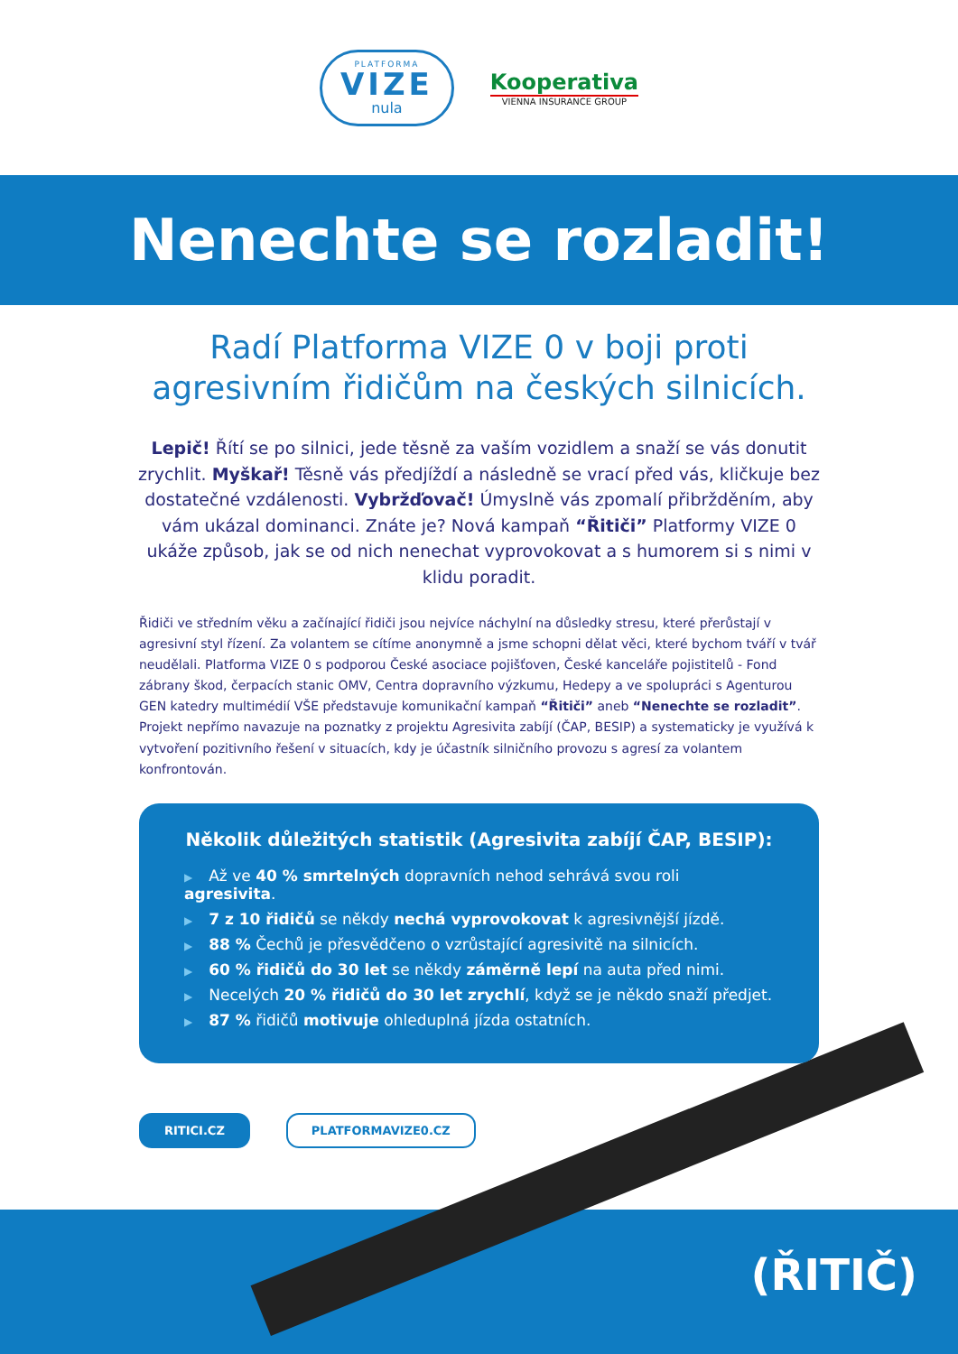PLATFORMA
VIZE
nula
Kooperativa
VIENNA INSURANCE GROUP
Nenechte se rozladit!
Radí Platforma VIZE 0 v boji proti agresivním řidičům na českých silnicích.
Lepič! Řítí se po silnici, jede těsně za vaším vozidlem a snaží se vás donutit zrychlit. Myškař! Těsně vás předjíždí a následně se vrací před vás, kličkuje bez dostatečné vzdálenosti. Vybržďovač! Úmyslně vás zpomalí přibržděním, aby vám ukázal dominanci. Znáte je? Nová kampaň “Řitiči” Platformy VIZE 0 ukáže způsob, jak se od nich nenechat vyprovokovat a s humorem si s nimi v klidu poradit.
Řidiči ve středním věku a začínající řidiči jsou nejvíce náchylní na důsledky stresu, které přerůstají v agresivní styl řízení. Za volantem se cítíme anonymně a jsme schopni dělat věci, které bychom tváří v tvář neudělali. Platforma VIZE 0 s podporou České asociace pojišťoven, České kanceláře pojistitelů - Fond zábrany škod, čerpacích stanic OMV, Centra dopravního výzkumu, Hedepy a ve spolupráci s Agenturou GEN katedry multimédií VŠE představuje komunikační kampaň “Řitiči” aneb “Nenechte se rozladit”. Projekt nepřímo navazuje na poznatky z projektu Agresivita zabíjí (ČAP, BESIP) a systematicky je využívá k vytvoření pozitivního řešení v situacích, kdy je účastník silničního provozu s agresí za volantem konfrontován.
Několik důležitých statistik (Agresivita zabíjí ČAP, BESIP):
▶ Až ve 40 % smrtelných dopravních nehod sehrává svou roli agresivita.
▶ 7 z 10 řidičů se někdy nechá vyprovokovat k agresivnější jízdě.
▶ 88 % Čechů je přesvědčeno o vzrůstající agresivitě na silnicích.
▶ 60 % řidičů do 30 let se někdy záměrně lepí na auta před nimi.
▶ Necelých 20 % řidičů do 30 let zrychlí, když se je někdo snaží předjet.
▶ 87 % řidičů motivuje ohleduplná jízda ostatních.
RITICI.CZ PLATFORMAVIZE0.CZ
(ŘITIČ)